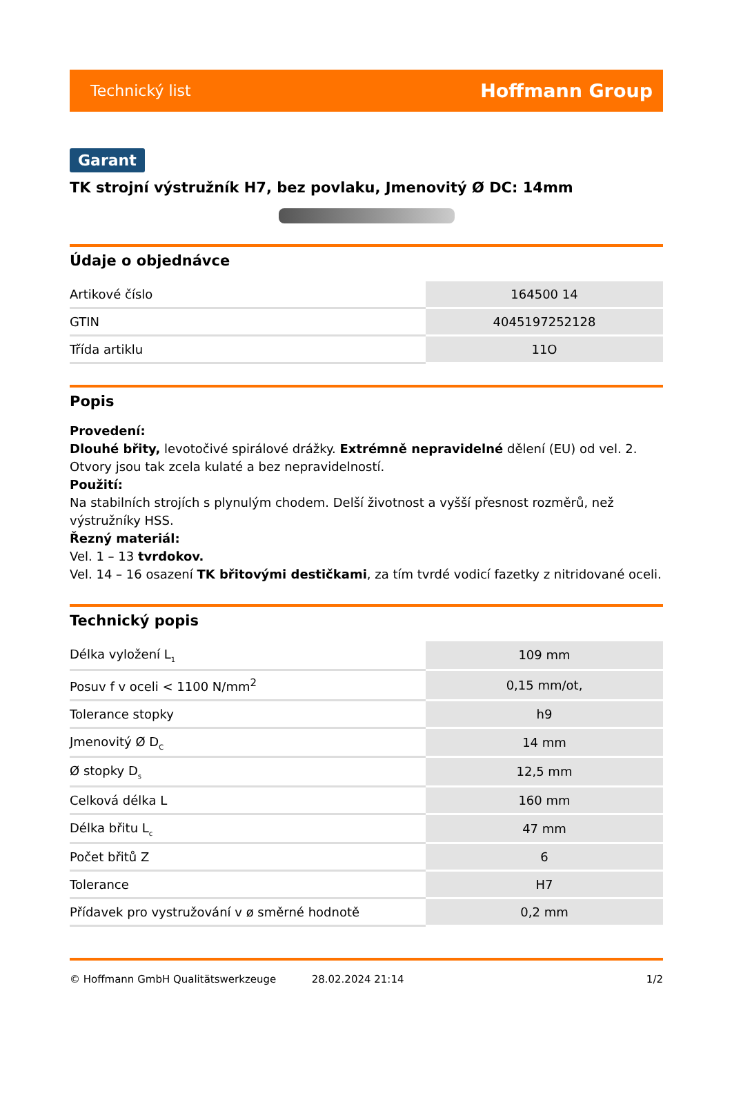Technický list Hoffmann Group
Garant
TK strojní výstružník H7, bez povlaku, Jmenovitý Ø DC: 14mm
Údaje o objednávce
| Artikové číslo | 164500 14 |
| GTIN | 4045197252128 |
| Třída artiklu | 11O |
Popis
Provedení:
Dlouhé břity, levotočivé spirálové drážky. Extrémně nepravidelné dělení (EU) od vel. 2. Otvory jsou tak zcela kulaté a bez nepravidelností.
Použití:
Na stabilních strojích s plynulým chodem. Delší životnost a vyšší přesnost rozměrů, než výstružníky HSS.
Řezný materiál:
Vel. 1 – 13 tvrdokov.
Vel. 14 – 16 osazení TK břitovými destičkami, za tím tvrdé vodicí fazetky z nitridované oceli.
Technický popis
| Délka vyložení L<sub>1</sub> | 109 mm |
| Posuv f v oceli < 1100 N/mm<sup>2</sup> | 0,15 mm/ot, |
| Tolerance stopky | h9 |
| Jmenovitý Ø D<sub>C</sub> | 14 mm |
| Ø stopky D<sub>s</sub> | 12,5 mm |
| Celková délka L | 160 mm |
| Délka břitu L<sub>c</sub> | 47 mm |
| Počet břitů Z | 6 |
| Tolerance | H7 |
| Přídavek pro vystružování v ø směrné hodnotě | 0,2 mm |
© Hoffmann GmbH Qualitätswerkzeuge 28.02.2024 21:14 1/2